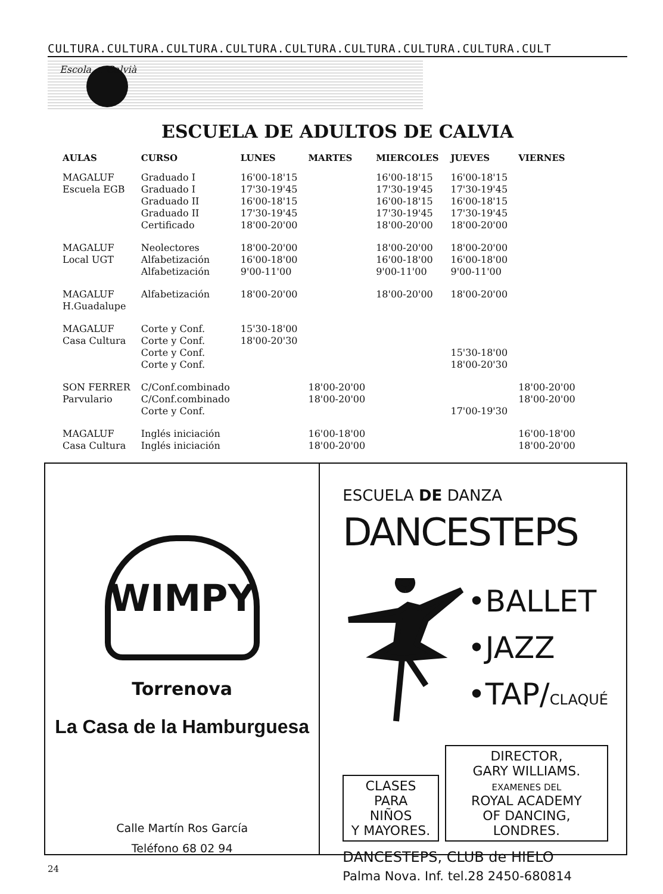CULTURA.CULTURA.CULTURA.CULTURA.CULTURA.CULTURA.CULTURA.CULTURA.CULT
Escola ... Calvià
ESCUELA DE ADULTOS DE CALVIA
| AULAS | CURSO | LUNES | MARTES | MIERCOLES | JUEVES | VIERNES |
| --- | --- | --- | --- | --- | --- | --- |
| MAGALUF | Graduado I | 16'00-18'15 | | 16'00-18'15 | 16'00-18'15 | |
| Escuela EGB | Graduado I | 17'30-19'45 | | 17'30-19'45 | 17'30-19'45 | |
| | Graduado II | 16'00-18'15 | | 16'00-18'15 | 16'00-18'15 | |
| | Graduado II | 17'30-19'45 | | 17'30-19'45 | 17'30-19'45 | |
| | Certificado | 18'00-20'00 | | 18'00-20'00 | 18'00-20'00 | |
| MAGALUF | Neolectores | 18'00-20'00 | | 18'00-20'00 | 18'00-20'00 | |
| Local UGT | Alfabetización | 16'00-18'00 | | 16'00-18'00 | 16'00-18'00 | |
| | Alfabetización | 9'00-11'00 | | 9'00-11'00 | 9'00-11'00 | |
| MAGALUF | Alfabetización | 18'00-20'00 | | 18'00-20'00 | 18'00-20'00 | |
| H.Guadalupe | | | | | | |
| MAGALUF | Corte y Conf. | 15'30-18'00 | | | | |
| Casa Cultura | Corte y Conf. | 18'00-20'30 | | | | |
| | Corte y Conf. | | | | 15'30-18'00 | |
| | Corte y Conf. | | | | 18'00-20'30 | |
| SON FERRER | C/Conf.combinado | | 18'00-20'00 | | | 18'00-20'00 |
| Parvulario | C/Conf.combinado | | 18'00-20'00 | | | 18'00-20'00 |
| | Corte y Conf. | | | | 17'00-19'30 | |
| MAGALUF | Inglés iniciación | | 16'00-18'00 | | | 16'00-18'00 |
| Casa Cultura | Inglés iniciación | | 18'00-20'00 | | | 18'00-20'00 |
WIMPY
Torrenova
La Casa de la Hamburguesa
Calle Martín Ros García
Teléfono 68 02 94
ESCUELA DE DANZA
DANCESTEPS
•BALLET
•JAZZ
•TAP/CLAQUÉ
CLASES PARA
NIÑOS
Y MAYORES.
DIRECTOR,
GARY WILLIAMS.
EXAMENES DEL
ROYAL ACADEMY
OF DANCING, LONDRES.
DANCESTEPS, CLUB de HIELO
Palma Nova. Inf. tel.28 2450-680814
24